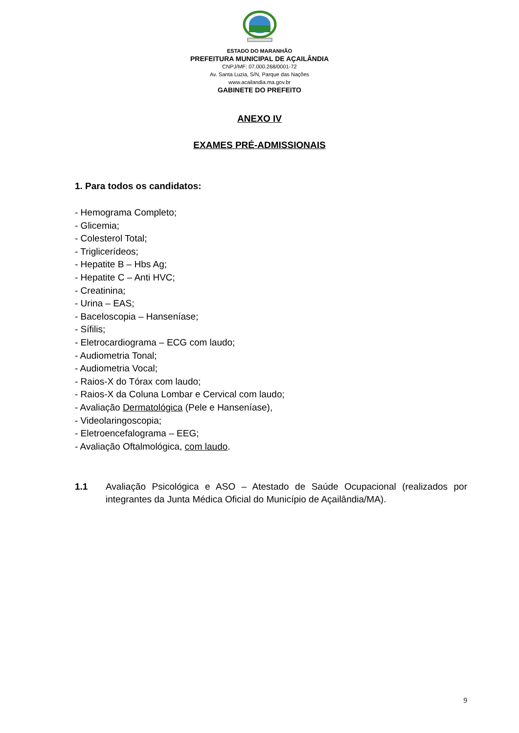ESTADO DO MARANHÃO
PREFEITURA MUNICIPAL DE AÇAILÂNDIA
CNPJ/MF: 07.000.268/0001-72
Av. Santa Luzia, S/N, Parque das Nações
www.acailandia.ma.gov.br
GABINETE DO PREFEITO
ANEXO IV
EXAMES PRÉ-ADMISSIONAIS
1. Para todos os candidatos:
- Hemograma Completo;
- Glicemia;
- Colesterol Total;
- Triglicerídeos;
- Hepatite B – Hbs Ag;
- Hepatite C – Anti HVC;
- Creatinina;
- Urina – EAS;
- Baceloscopia – Hanseníase;
- Sífilis;
- Eletrocardiograma – ECG com laudo;
- Audiometria Tonal;
- Audiometria Vocal;
- Raios-X do Tórax com laudo;
- Raios-X da Coluna Lombar e Cervical com laudo;
- Avaliação Dermatológica (Pele e Hanseníase),
- Videolaringoscopia;
- Eletroencefalograma – EEG;
- Avaliação Oftalmológica, com laudo.
1.1 Avaliação Psicológica e ASO – Atestado de Saúde Ocupacional (realizados por integrantes da Junta Médica Oficial do Município de Açailândia/MA).
9